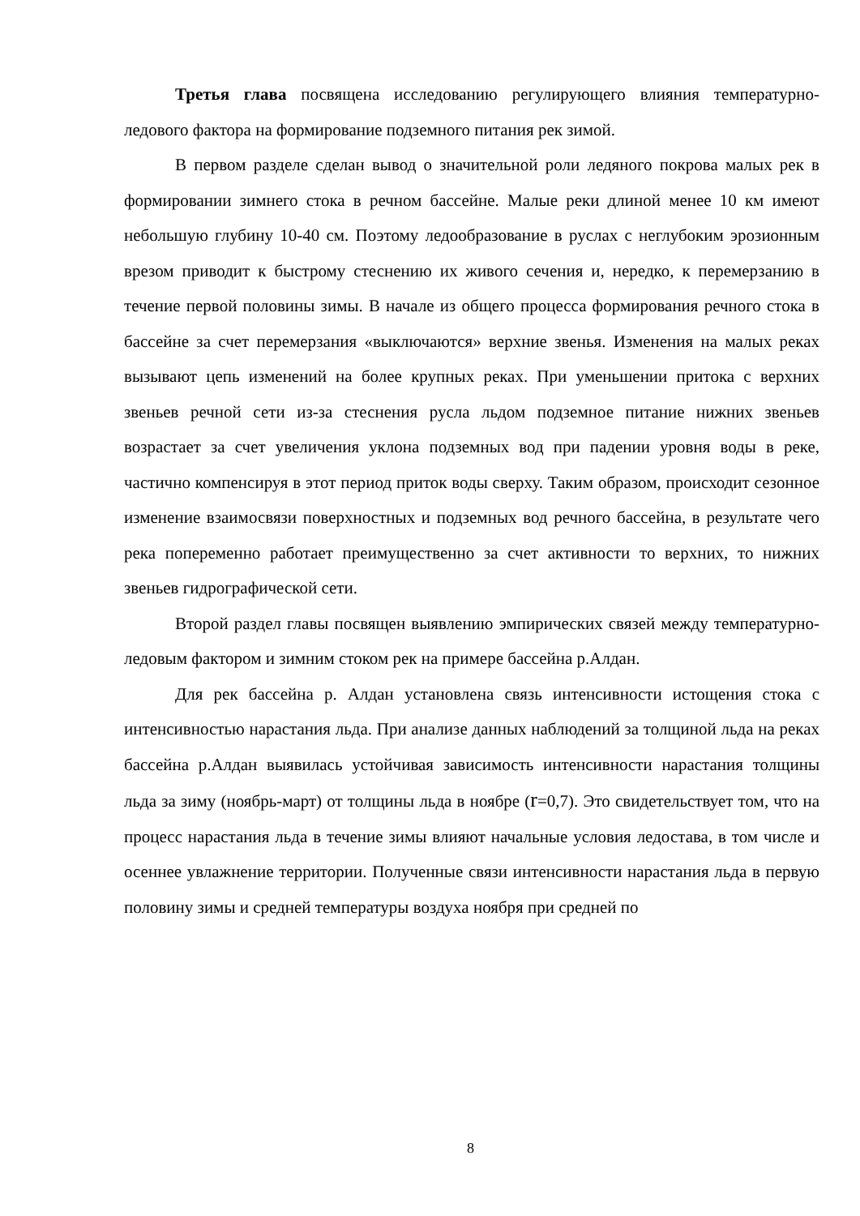Третья глава посвящена исследованию регулирующего влияния температурно-ледового фактора на формирование подземного питания рек зимой.
В первом разделе сделан вывод о значительной роли ледяного покрова малых рек в формировании зимнего стока в речном бассейне. Малые реки длиной менее 10 км имеют небольшую глубину 10-40 см. Поэтому ледообразование в руслах с неглубоким эрозионным врезом приводит к быстрому стеснению их живого сечения и, нередко, к перемерзанию в течение первой половины зимы. В начале из общего процесса формирования речного стока в бассейне за счет перемерзания «выключаются» верхние звенья. Изменения на малых реках вызывают цепь изменений на более крупных реках. При уменьшении притока с верхних звеньев речной сети из-за стеснения русла льдом подземное питание нижних звеньев возрастает за счет увеличения уклона подземных вод при падении уровня воды в реке, частично компенсируя в этот период приток воды сверху. Таким образом, происходит сезонное изменение взаимосвязи поверхностных и подземных вод речного бассейна, в результате чего река попеременно работает преимущественно за счет активности то верхних, то нижних звеньев гидрографической сети.
Второй раздел главы посвящен выявлению эмпирических связей между температурно-ледовым фактором и зимним стоком рек на примере бассейна р.Алдан.
Для рек бассейна р. Алдан установлена связь интенсивности истощения стока с интенсивностью нарастания льда. При анализе данных наблюдений за толщиной льда на реках бассейна р.Алдан выявилась устойчивая зависимость интенсивности нарастания толщины льда за зиму (ноябрь-март) от толщины льда в ноябре (r=0,7). Это свидетельствует том, что на процесс нарастания льда в течение зимы влияют начальные условия ледостава, в том числе и осеннее увлажнение территории. Полученные связи интенсивности нарастания льда в первую половину зимы и средней температуры воздуха ноября при средней по
8